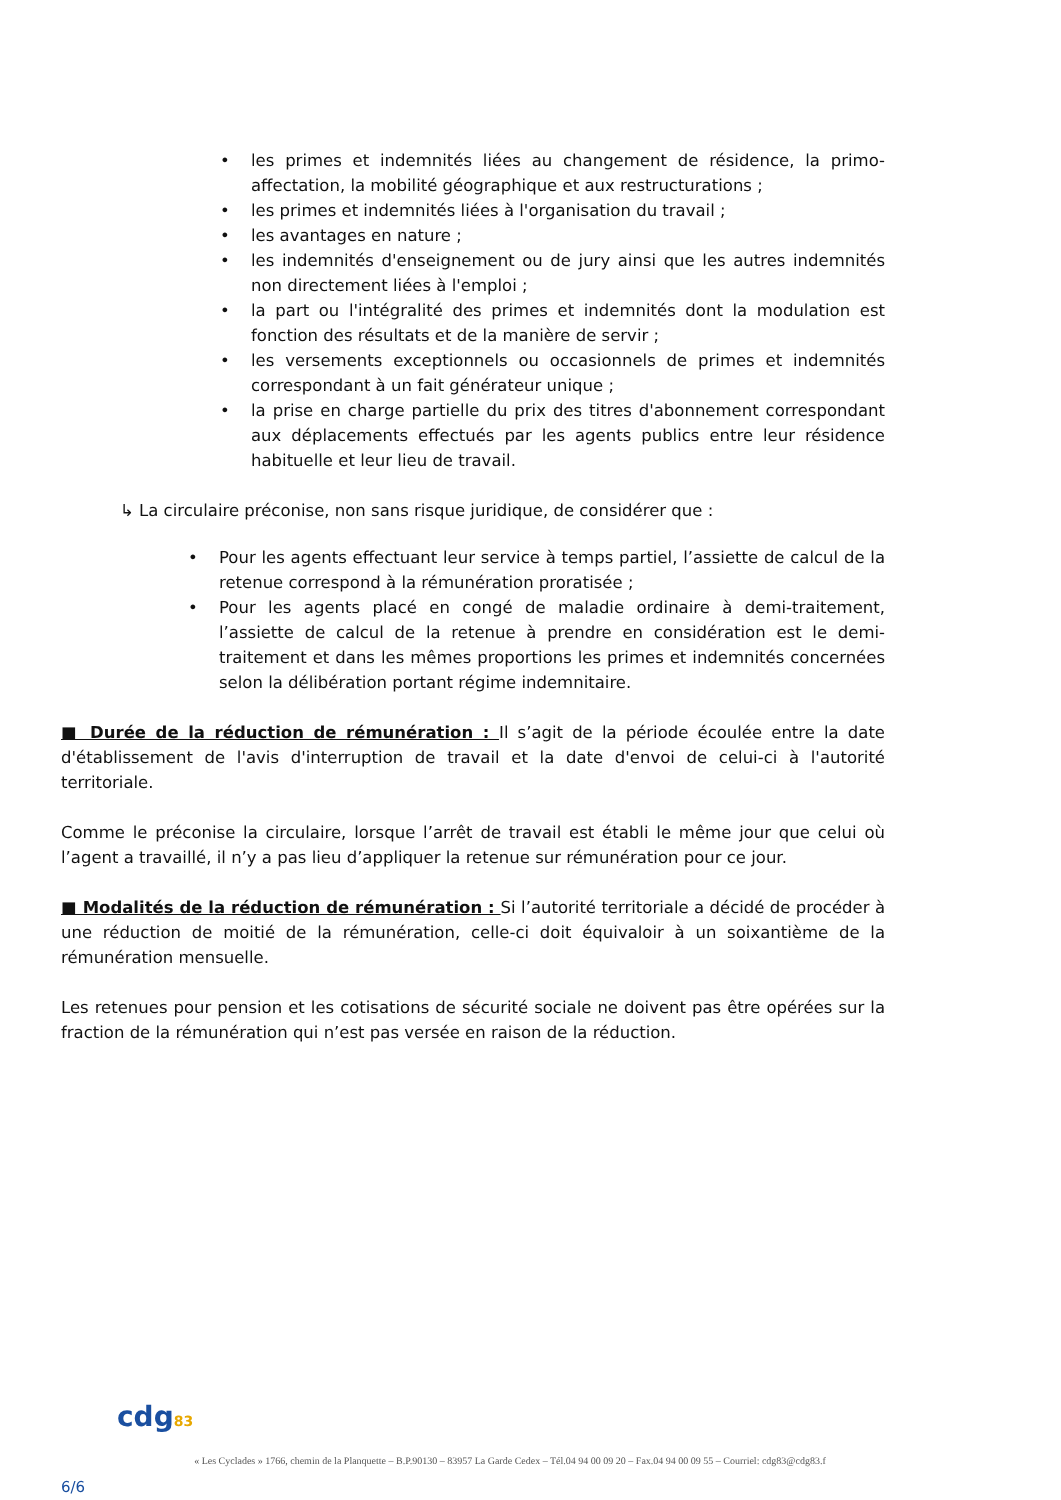• les primes et indemnités liées au changement de résidence, la primo-affectation, la mobilité géographique et aux restructurations ;
• les primes et indemnités liées à l'organisation du travail ;
• les avantages en nature ;
• les indemnités d'enseignement ou de jury ainsi que les autres indemnités non directement liées à l'emploi ;
• la part ou l'intégralité des primes et indemnités dont la modulation est fonction des résultats et de la manière de servir ;
• les versements exceptionnels ou occasionnels de primes et indemnités correspondant à un fait générateur unique ;
• la prise en charge partielle du prix des titres d'abonnement correspondant aux déplacements effectués par les agents publics entre leur résidence habituelle et leur lieu de travail.
↳ La circulaire préconise, non sans risque juridique, de considérer que :
• Pour les agents effectuant leur service à temps partiel, l’assiette de calcul de la retenue correspond à la rémunération proratisée ;
• Pour les agents placé en congé de maladie ordinaire à demi-traitement, l’assiette de calcul de la retenue à prendre en considération est le demi-traitement et dans les mêmes proportions les primes et indemnités concernées selon la délibération portant régime indemnitaire.
■ Durée de la réduction de rémunération : Il s’agit de la période écoulée entre la date d'établissement de l'avis d'interruption de travail et la date d'envoi de celui-ci à l'autorité territoriale.
Comme le préconise la circulaire, lorsque l’arrêt de travail est établi le même jour que celui où l’agent a travaillé, il n’y a pas lieu d’appliquer la retenue sur rémunération pour ce jour.
■ Modalités de la réduction de rémunération : Si l’autorité territoriale a décidé de procéder à une réduction de moitié de la rémunération, celle-ci doit équivaloir à un soixantième de la rémunération mensuelle.
Les retenues pour pension et les cotisations de sécurité sociale ne doivent pas être opérées sur la fraction de la rémunération qui n’est pas versée en raison de la réduction.
cdg83
« Les Cyclades » 1766, chemin de la Planquette – B.P.90130 – 83957 La Garde Cedex – Tél.04 94 00 09 20 – Fax.04 94 00 09 55 – Courriel: cdg83@cdg83.f
6/6